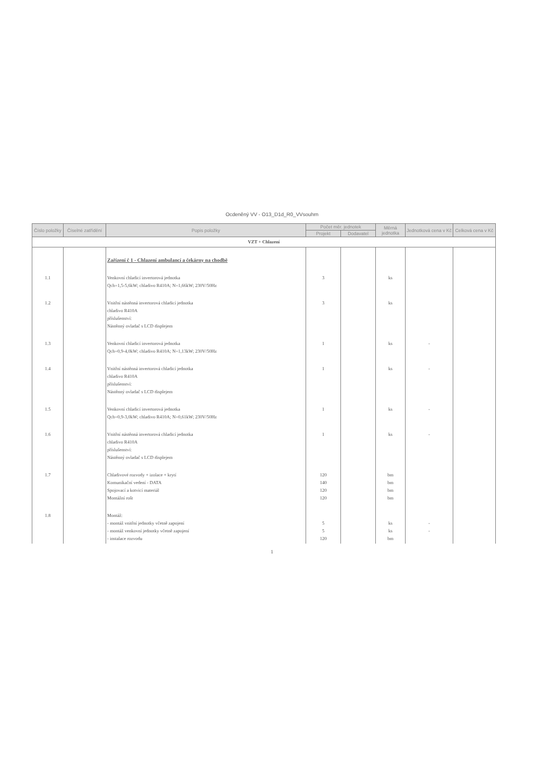Ocdeněný VV - O13_D1d_R0_VVsouhrn
| Číslo položky | Číselné zatřídění | Popis položky | Počet měr. jednotek | | Měrná jednotka | Jednotková cena v Kč | Celková cena v Kč |
| --- | --- | --- | --- | --- | --- | --- | --- |
| | | | Projekt | Dodavatel | | | |
| VZT + Chlazení | | | | | | | |
| | | Zařízení č 1 - Chlazení ambulancí a čekárny na chodbě | | | | | |
| 1.1 | | Venkovní chladicí invertorová jednotka Qch=1,5-5,6kW; chladivo R410A; N=1,66kW; 230V/50Hz | 3 | | ks | | |
| 1.2 | | Vnitřní nástěnná invertorová chladicí jednotka chladivo R410A příslušenství: Nástěnný ovladač s LCD displejem | 3 | | ks | | |
| 1.3 | | Venkovní chladicí invertorová jednotka Qch=0,9-4,0kW; chladivo R410A; N=1,13kW; 230V/50Hz | 1 | | ks | - | |
| 1.4 | | Vnitřní nástěnná invertorová chladicí jednotka chladivo R410A příslušenství: Nástěnný ovladač s LCD displejem | 1 | | ks | - | |
| 1.5 | | Venkovní chladicí invertorová jednotka Qch=0,9-3,0kW; chladivo R410A; N=0,61kW; 230V/50Hz | 1 | | ks | - | |
| 1.6 | | Vnitřní nástěnná invertorová chladicí jednotka chladivo R410A příslušenství: Nástěnný ovladač s LCD displejem | 1 | | ks | - | |
| 1.7 | | Chladivové rozvody + izolace + krytí Komunikační vedení - DATA Spojovací a kotvicí materiál Montážní rošt | 120 140 120 120 | | bm bm bm bm | | |
| 1.8 | | Montáž: - montáž vnitřní jednotky včetně zapojení - montáž venkovní jednotky včetně zapojení - instalace rozvodu | 5 5 120 | | ks ks bm | - - | |
1